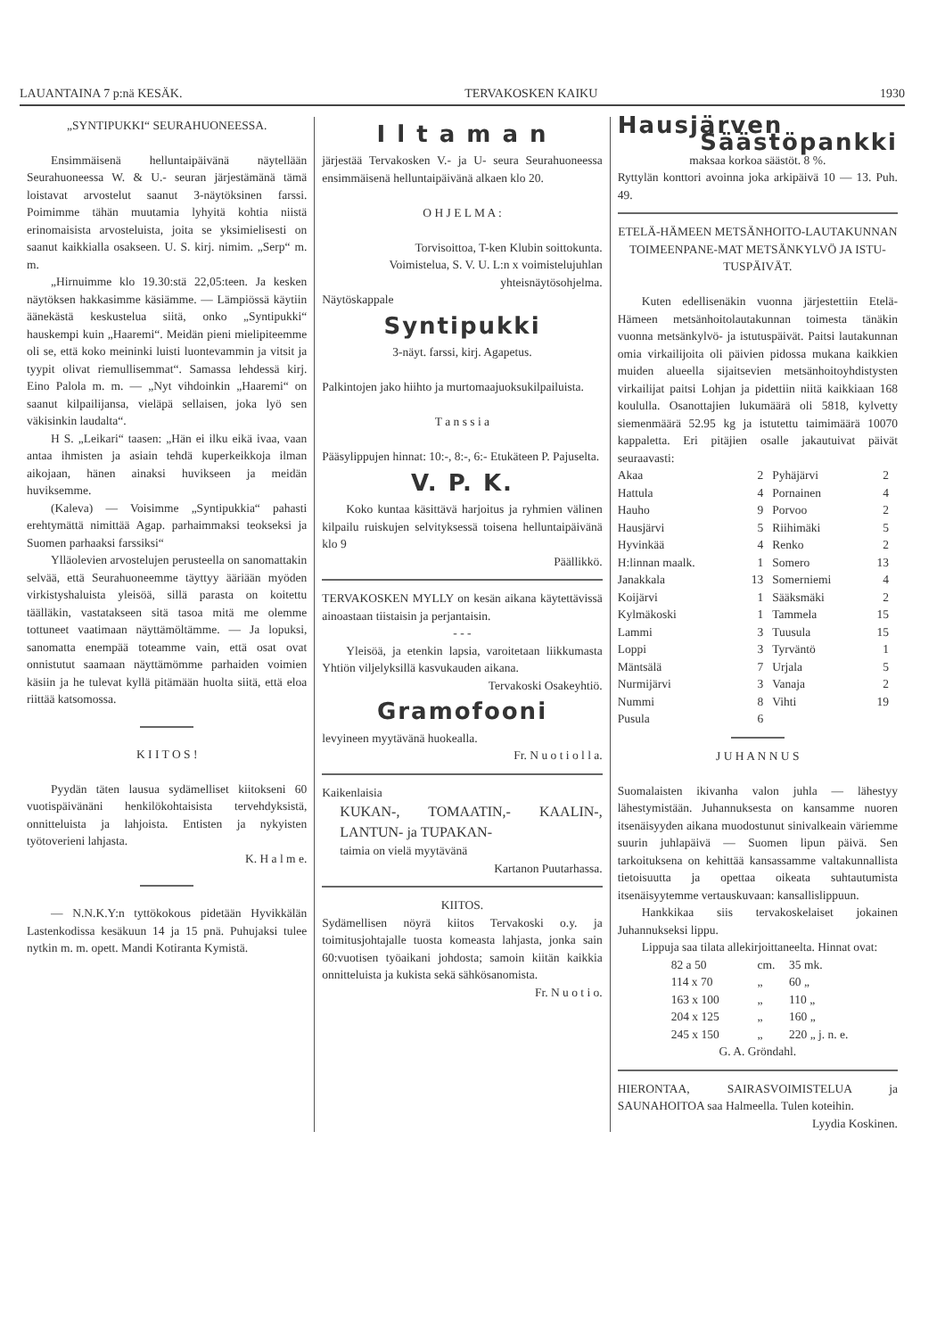LAUANTAINA 7 p:nä KESÄK. TERVAKOSKEN KAIKU 1930
„SYNTIPUKKI“ SEURAHUONEESSA.
Ensimmäisenä helluntaipäivänä näytellään Seurahuoneessa W. & U.- seuran järjestämänä tämä loistavat arvostelut saanut 3-näytöksinen farssi. Poimimme tähän muutamia lyhyitä kohtia niistä erinomaisista arvosteluista, joita se yksimielisesti on saanut kaikkialla osakseen. U. S. kirj. nimim. „Serp“ m. m.
„Hirnuimme klo 19.30:stä 22,05:teen. Ja kesken näytöksen hakkasimme käsiämme. — Lämpiössä käytiin äänekästä keskustelua siitä, onko „Syntipukki“ hauskempi kuin „Haaremi“. Meidän pieni mielipiteemme oli se, että koko meininki luisti luontevammin ja vitsit ja tyypit olivat riemullisemmat“. Samassa lehdessä kirj. Eino Palola m. m. — „Nyt vihdoinkin „Haaremi“ on saanut kilpailijansa, vieläpä sellaisen, joka lyö sen väkisinkin laudalta“.
H S. „Leikari“ taasen: „Hän ei ilku eikä ivaa, vaan antaa ihmisten ja asiain tehdä kuperkeikkoja ilman aikojaan, hänen ainaksi huvikseen ja meidän huviksemme.
(Kaleva) — Voisimme „Syntipukkia“ pahasti erehtymättä nimittää Agap. parhaimmaksi teokseksi ja Suomen parhaaksi farssiksi“
Ylläolevien arvostelujen perusteella on sanomattakin selvää, että Seurahuoneemme täyttyy ääriään myöden virkistyshaluista yleisöä, sillä parasta on koitettu täälläkin, vastatakseen sitä tasoa mitä me olemme tottuneet vaatimaan näyttämöltämme. — Ja lopuksi, sanomatta enempää toteamme vain, että osat ovat onnistutut saamaan näyttämömme parhaiden voimien käsiin ja he tulevat kyllä pitämään huolta siitä, että eloa riittää katsomossa.
K I I T O S !
Pyydän täten lausua sydämelliset kiitokseni 60 vuotispäivänäni henkilökohtaisista tervehdyksistä, onnitteluista ja lahjoista. Entisten ja nykyisten työtoverieni lahjasta.
K. H a l m e.
— N.N.K.Y:n tyttökokous pidetään Hyvikkälän Lastenkodissa kesäkuun 14 ja 15 pnä. Puhujaksi tulee nytkin m. m. opett. Mandi Kotiranta Kymistä.
I l t a m a n
järjestää Tervakosken V.- ja U- seura Seurahuoneessa ensimmäisenä helluntaipäivänä alkaen klo 20.
O H J E L M A :
Torvisoittoa, T-ken Klubin soittokunta.
Voimistelua, S. V. U. L:n x voimistelujuhlan yhteisnäytösohjelma.
Näytöskappale
Syntipukki
3-näyt. farssi, kirj. Agapetus.
Palkintojen jako hiihto ja murtomaajuoksukilpailuista.
T a n s s i a
Pääsylippujen hinnat: 10:-, 8:-, 6:- Etukäteen P. Pajuselta.
V. P. K.
Koko kuntaa käsittävä harjoitus ja ryhmien välinen kilpailu ruiskujen selvityksessä toisena helluntaipäivänä klo 9
Päällikkö.
TERVAKOSKEN MYLLY on kesän aikana käytettävissä ainoastaan tiistaisin ja perjantaisin.
- - -
Yleisöä, ja etenkin lapsia, varoitetaan liikkumasta Yhtiön viljelyksillä kasvukauden aikana.
Tervakoski Osakeyhtiö.
Gramofooni
levyineen myytävänä huokealla.
Fr. N u o t i o l l a.
Kaikenlaisia
KUKAN-, TOMAATIN,- KAALIN-, LANTUN- ja TUPAKAN-
taimia on vielä myytävänä
Kartanon Puutarhassa.
KIITOS.
Sydämellisen nöyrä kiitos Tervakoski o.y. ja toimitusjohtajalle tuosta komeasta lahjasta, jonka sain 60:vuotisen työaikani johdosta; samoin kiitän kaikkia onnitteluista ja kukista sekä sähkösanomista.
Fr. N u o t i o.
Hausjärven
Säästöpankki
maksaa korkoa säästöt. 8 %.
Ryttylän konttori avoinna joka arkipäivä 10 — 13. Puh. 49.
ETELÄ-HÄMEEN METSÄNHOITO-LAUTAKUNNAN TOIMEENPANE-MAT METSÄNKYLVÖ JA ISTU-TUSPÄIVÄT.
Kuten edellisenäkin vuonna järjestettiin Etelä-Hämeen metsänhoitolautakunnan toimesta tänäkin vuonna metsänkylvö- ja istutuspäivät. Paitsi lautakunnan omia virkailijoita oli päivien pidossa mukana kaikkien muiden alueella sijaitsevien metsänhoitoyhdistysten virkailijat paitsi Lohjan ja pidettiin niitä kaikkiaan 168 koululla. Osanottajien lukumäärä oli 5818, kylvetty siemenmäärä 52.95 kg ja istutettu taimimäärä 10070 kappaletta. Eri pitäjien osalle jakautuivat päivät seuraavasti:
| Akaa | 2 | Pyhäjärvi | 2 |
| Hattula | 4 | Pornainen | 4 |
| Hauho | 9 | Porvoo | 2 |
| Hausjärvi | 5 | Riihimäki | 5 |
| Hyvinkää | 4 | Renko | 2 |
| H:linnan maalk. | 1 | Somero | 13 |
| Janakkala | 13 | Somerniemi | 4 |
| Koijärvi | 1 | Sääksmäki | 2 |
| Kylmäkoski | 1 | Tammela | 15 |
| Lammi | 3 | Tuusula | 15 |
| Loppi | 3 | Tyrväntö | 1 |
| Mäntsälä | 7 | Urjala | 5 |
| Nurmijärvi | 3 | Vanaja | 2 |
| Nummi | 8 | Vihti | 19 |
| Pusula | 6 | | |
J U H A N N U S
Suomalaisten ikivanha valon juhla — lähestyy lähestymistään. Juhannuksesta on kansamme nuoren itsenäisyyden aikana muodostunut sinivalkeain väriemme suurin juhlapäivä — Suomen lipun päivä. Sen tarkoituksena on kehittää kansassamme valtakunnallista tietoisuutta ja opettaa oikeata suhtautumista itsenäisyytemme vertauskuvaan: kansallislippuun.
Hankkikaa siis tervakoskelaiset jokainen Juhannukseksi lippu.
Lippuja saa tilata allekirjoittaneelta. Hinnat ovat:
| 82 a 50 | cm. | 35 mk. |
| 114 x 70 | „ | 60 „ |
| 163 x 100 | „ | 110 „ |
| 204 x 125 | „ | 160 „ |
| 245 x 150 | „ | 220 „ j. n. e. |
G. A. Gröndahl.
HIERONTAA, SAIRASVOIMISTELUA ja SAUNAHOITOA saa Halmeella. Tulen koteihin.
Lyydia Koskinen.